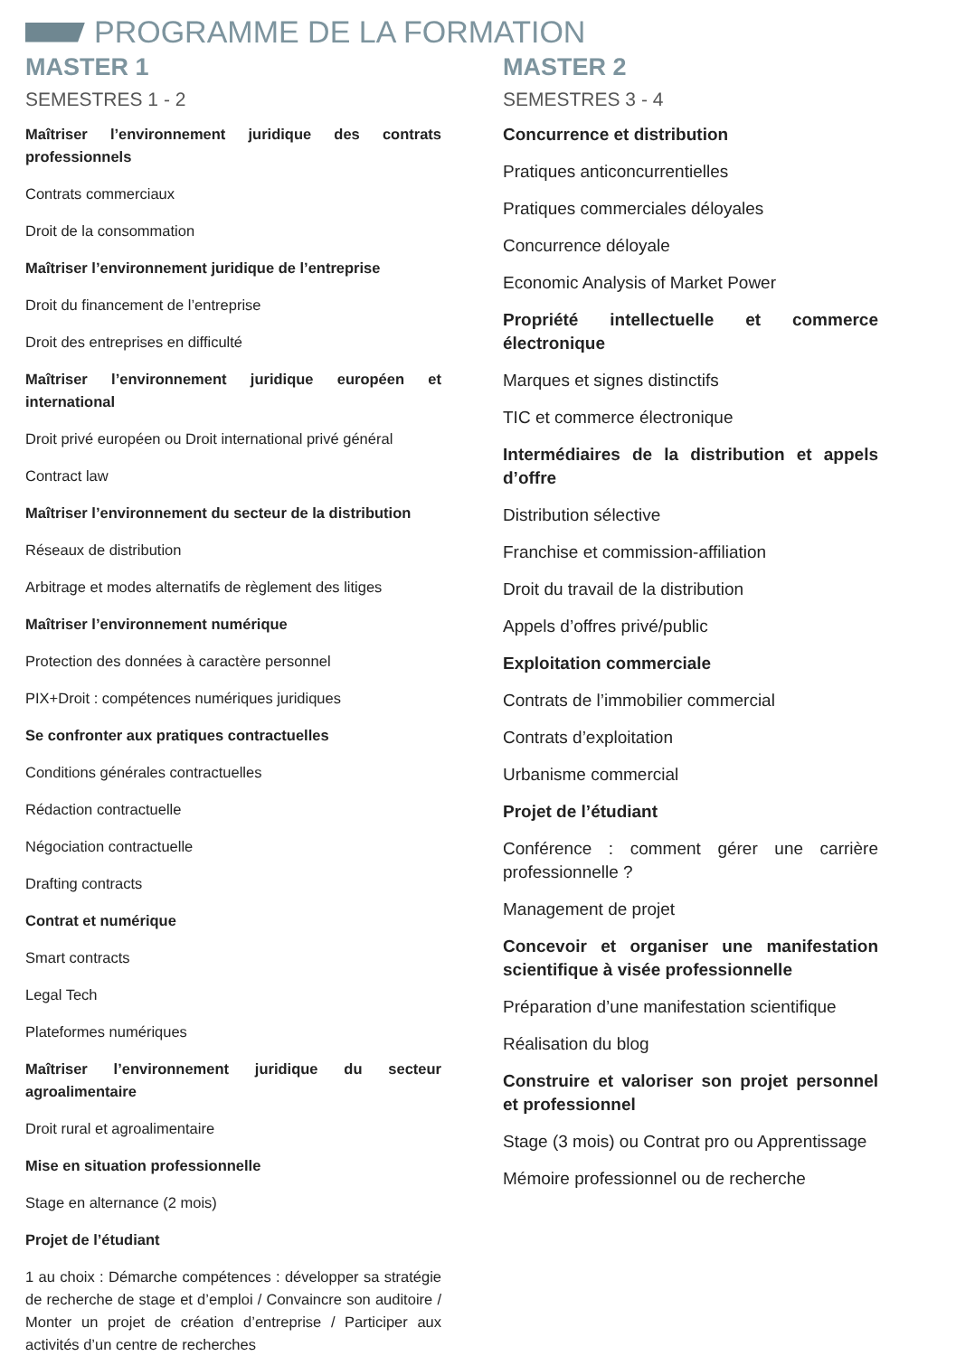PROGRAMME DE LA FORMATION
MASTER 1
SEMESTRES 1 - 2
Maîtriser l’environnement juridique des contrats professionnels
Contrats commerciaux
Droit de la consommation
Maîtriser l’environnement juridique de l’entreprise
Droit du financement de l’entreprise
Droit des entreprises en difficulté
Maîtriser l’environnement juridique européen et international
Droit privé européen ou Droit international privé général
Contract law
Maîtriser l’environnement du secteur de la distribution
Réseaux de distribution
Arbitrage et modes alternatifs de règlement des litiges
Maîtriser l’environnement numérique
Protection des données à caractère personnel
PIX+Droit : compétences numériques juridiques
Se confronter aux pratiques contractuelles
Conditions générales contractuelles
Rédaction contractuelle
Négociation contractuelle
Drafting contracts
Contrat et numérique
Smart contracts
Legal Tech
Plateformes numériques
Maîtriser l’environnement juridique du secteur agroalimentaire
Droit rural et agroalimentaire
Mise en situation professionnelle
Stage en alternance (2 mois)
Projet de l’étudiant
1 au choix : Démarche compétences : développer sa stratégie de recherche de stage et d’emploi / Convaincre son auditoire / Monter un projet de création d’entreprise / Participer aux activités d’un centre de recherches
MASTER 2
SEMESTRES 3 - 4
Concurrence et distribution
Pratiques anticoncurrentielles
Pratiques commerciales déloyales
Concurrence déloyale
Economic Analysis of Market Power
Propriété intellectuelle et commerce électronique
Marques et signes distinctifs
TIC et commerce électronique
Intermédiaires de la distribution et appels d’offre
Distribution sélective
Franchise et commission-affiliation
Droit du travail de la distribution
Appels d’offres privé/public
Exploitation commerciale
Contrats de l’immobilier commercial
Contrats d’exploitation
Urbanisme commercial
Projet de l’étudiant
Conférence : comment gérer une carrière professionnelle ?
Management de projet
Concevoir et organiser une manifestation scientifique à visée professionnelle
Préparation d’une manifestation scientifique
Réalisation du blog
Construire et valoriser son projet personnel et professionnel
Stage (3 mois) ou Contrat pro ou Apprentissage
Mémoire professionnel ou de recherche